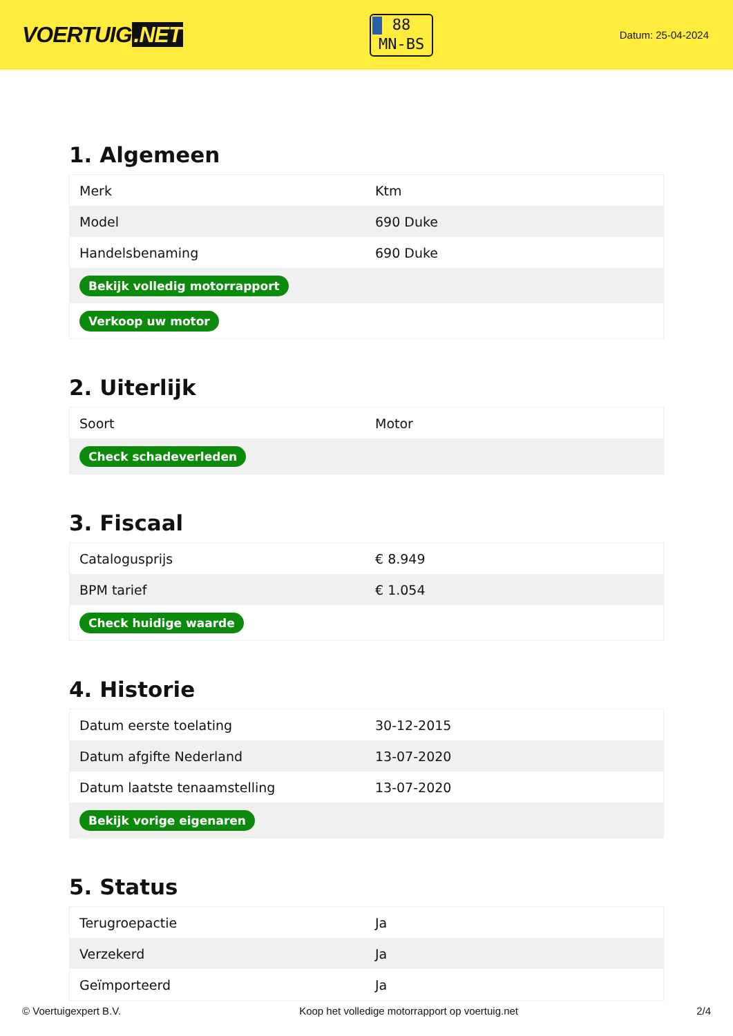VOERTUIG.NET
88
MN-BS
Datum: 25-04-2024
1. Algemeen
| Merk | Ktm |
| Model | 690 Duke |
| Handelsbenaming | 690 Duke |
| Bekijk volledig motorrapport | |
| Verkoop uw motor | |
2. Uiterlijk
| Soort | Motor |
| Check schadeverleden | |
3. Fiscaal
| Catalogusprijs | € 8.949 |
| BPM tarief | € 1.054 |
| Check huidige waarde | |
4. Historie
| Datum eerste toelating | 30-12-2015 |
| Datum afgifte Nederland | 13-07-2020 |
| Datum laatste tenaamstelling | 13-07-2020 |
| Bekijk vorige eigenaren | |
5. Status
| Terugroepactie | Ja |
| Verzekerd | Ja |
| Geïmporteerd | Ja |
© Voertuigexpert B.V. Koop het volledige motorrapport op voertuig.net 2/4